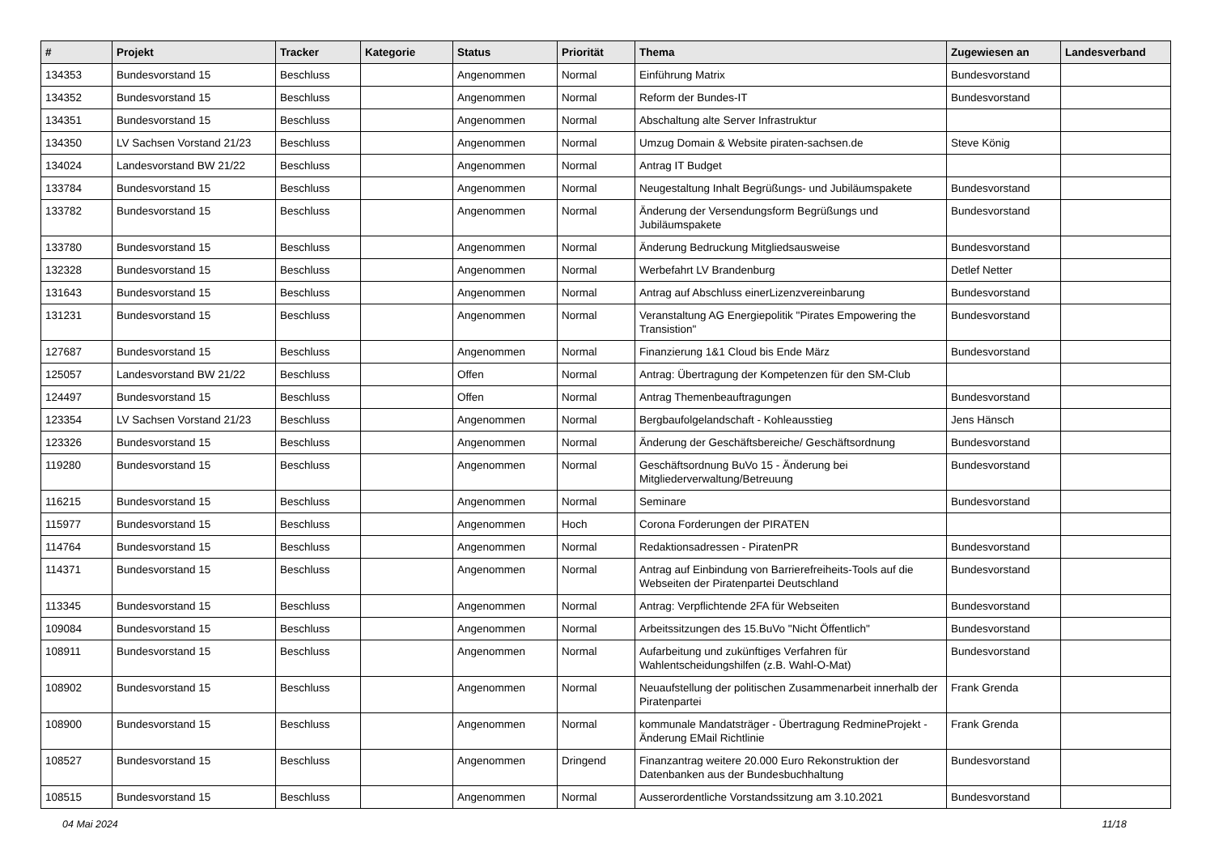| # | Projekt | Tracker | Kategorie | Status | Priorität | Thema | Zugewiesen an | Landesverband |
| --- | --- | --- | --- | --- | --- | --- | --- | --- |
| 134353 | Bundesvorstand 15 | Beschluss | | Angenommen | Normal | Einführung Matrix | Bundesvorstand | |
| 134352 | Bundesvorstand 15 | Beschluss | | Angenommen | Normal | Reform der Bundes-IT | Bundesvorstand | |
| 134351 | Bundesvorstand 15 | Beschluss | | Angenommen | Normal | Abschaltung alte Server Infrastruktur | | |
| 134350 | LV Sachsen Vorstand 21/23 | Beschluss | | Angenommen | Normal | Umzug Domain & Website piraten-sachsen.de | Steve König | |
| 134024 | Landesvorstand BW 21/22 | Beschluss | | Angenommen | Normal | Antrag IT Budget | | |
| 133784 | Bundesvorstand 15 | Beschluss | | Angenommen | Normal | Neugestaltung Inhalt Begrüßungs- und Jubiläumspakete | Bundesvorstand | |
| 133782 | Bundesvorstand 15 | Beschluss | | Angenommen | Normal | Änderung der Versendungsform Begrüßungs und Jubiläumspakete | Bundesvorstand | |
| 133780 | Bundesvorstand 15 | Beschluss | | Angenommen | Normal | Änderung Bedruckung Mitgliedsausweise | Bundesvorstand | |
| 132328 | Bundesvorstand 15 | Beschluss | | Angenommen | Normal | Werbefahrt LV Brandenburg | Detlef Netter | |
| 131643 | Bundesvorstand 15 | Beschluss | | Angenommen | Normal | Antrag auf Abschluss einerLizenzvereinbarung | Bundesvorstand | |
| 131231 | Bundesvorstand 15 | Beschluss | | Angenommen | Normal | Veranstaltung AG Energiepolitik "Pirates Empowering the Transistion" | Bundesvorstand | |
| 127687 | Bundesvorstand 15 | Beschluss | | Angenommen | Normal | Finanzierung 1&1 Cloud bis Ende März | Bundesvorstand | |
| 125057 | Landesvorstand BW 21/22 | Beschluss | | Offen | Normal | Antrag: Übertragung der Kompetenzen für den SM-Club | | |
| 124497 | Bundesvorstand 15 | Beschluss | | Offen | Normal | Antrag Themenbeauftragungen | Bundesvorstand | |
| 123354 | LV Sachsen Vorstand 21/23 | Beschluss | | Angenommen | Normal | Bergbaufolgelandschaft - Kohleausstieg | Jens Hänsch | |
| 123326 | Bundesvorstand 15 | Beschluss | | Angenommen | Normal | Änderung der Geschäftsbereiche/ Geschäftsordnung | Bundesvorstand | |
| 119280 | Bundesvorstand 15 | Beschluss | | Angenommen | Normal | Geschäftsordnung BuVo 15 - Änderung bei Mitgliederverwaltung/Betreuung | Bundesvorstand | |
| 116215 | Bundesvorstand 15 | Beschluss | | Angenommen | Normal | Seminare | Bundesvorstand | |
| 115977 | Bundesvorstand 15 | Beschluss | | Angenommen | Hoch | Corona Forderungen der PIRATEN | | |
| 114764 | Bundesvorstand 15 | Beschluss | | Angenommen | Normal | Redaktionsadressen - PiratenPR | Bundesvorstand | |
| 114371 | Bundesvorstand 15 | Beschluss | | Angenommen | Normal | Antrag auf Einbindung von Barrierefreiheits-Tools auf die Webseiten der Piratenpartei Deutschland | Bundesvorstand | |
| 113345 | Bundesvorstand 15 | Beschluss | | Angenommen | Normal | Antrag: Verpflichtende 2FA für Webseiten | Bundesvorstand | |
| 109084 | Bundesvorstand 15 | Beschluss | | Angenommen | Normal | Arbeitssitzungen des 15.BuVo "Nicht Öffentlich" | Bundesvorstand | |
| 108911 | Bundesvorstand 15 | Beschluss | | Angenommen | Normal | Aufarbeitung und zukünftiges Verfahren für Wahlentscheidungshilfen (z.B. Wahl-O-Mat) | Bundesvorstand | |
| 108902 | Bundesvorstand 15 | Beschluss | | Angenommen | Normal | Neuaufstellung der politischen Zusammenarbeit innerhalb der Piratenpartei | Frank Grenda | |
| 108900 | Bundesvorstand 15 | Beschluss | | Angenommen | Normal | kommunale Mandatsträger - Übertragung RedmineProjekt - Änderung EMail Richtlinie | Frank Grenda | |
| 108527 | Bundesvorstand 15 | Beschluss | | Angenommen | Dringend | Finanzantrag weitere 20.000 Euro Rekonstruktion der Datenbanken aus der Bundesbuchhaltung | Bundesvorstand | |
| 108515 | Bundesvorstand 15 | Beschluss | | Angenommen | Normal | Ausserordentliche Vorstandssitzung am 3.10.2021 | Bundesvorstand | |
04 Mai 2024 11/18